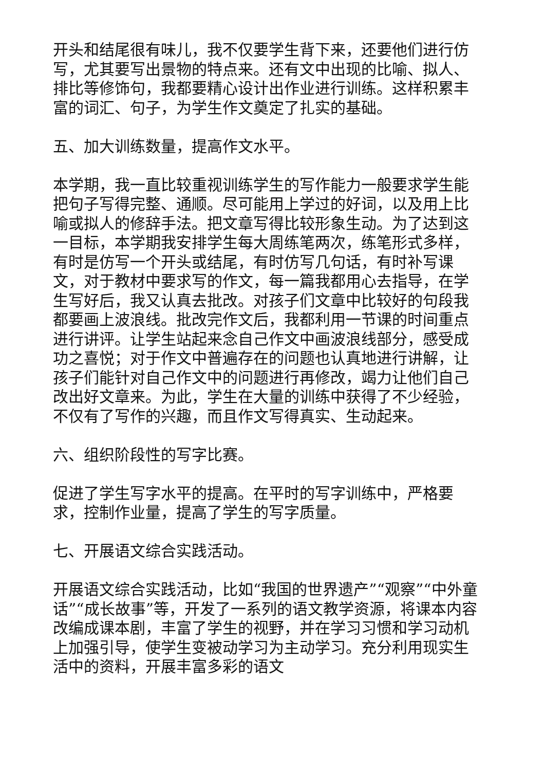开头和结尾很有味儿，我不仅要学生背下来，还要他们进行仿写，尤其要写出景物的特点来。还有文中出现的比喻、拟人、排比等修饰句，我都要精心设计出作业进行训练。这样积累丰富的词汇、句子，为学生作文奠定了扎实的基础。
五、加大训练数量，提高作文水平。
本学期，我一直比较重视训练学生的写作能力一般要求学生能把句子写得完整、通顺。尽可能用上学过的好词，以及用上比喻或拟人的修辞手法。把文章写得比较形象生动。为了达到这一目标，本学期我安排学生每大周练笔两次，练笔形式多样，有时是仿写一个开头或结尾，有时仿写几句话，有时补写课文，对于教材中要求写的作文，每一篇我都用心去指导，在学生写好后，我又认真去批改。对孩子们文章中比较好的句段我都要画上波浪线。批改完作文后，我都利用一节课的时间重点进行讲评。让学生站起来念自己作文中画波浪线部分，感受成功之喜悦；对于作文中普遍存在的问题也认真地进行讲解，让孩子们能针对自己作文中的问题进行再修改，竭力让他们自己改出好文章来。为此，学生在大量的训练中获得了不少经验，不仅有了写作的兴趣，而且作文写得真实、生动起来。
六、组织阶段性的写字比赛。
促进了学生写字水平的提高。在平时的写字训练中，严格要求，控制作业量，提高了学生的写字质量。
七、开展语文综合实践活动。
开展语文综合实践活动，比如“我国的世界遗产”“观察”“中外童话”“成长故事”等，开发了一系列的语文教学资源，将课本内容改编成课本剧，丰富了学生的视野，并在学习习惯和学习动机上加强引导，使学生变被动学习为主动学习。充分利用现实生活中的资料，开展丰富多彩的语文